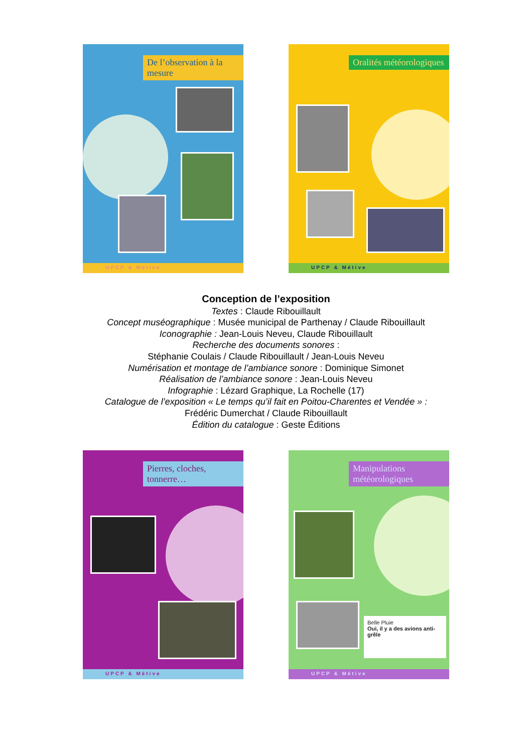De l’observation à la mesure
UPCP & Métive
Oralités météorologiques
UPCP & Métive
Conception de l’exposition
Textes : Claude Ribouillault
Concept muséographique : Musée municipal de Parthenay / Claude Ribouillault
Iconographie : Jean-Louis Neveu, Claude Ribouillault
Recherche des documents sonores :
Stéphanie Coulais / Claude Ribouillault / Jean-Louis Neveu
Numérisation et montage de l’ambiance sonore : Dominique Simonet
Réalisation de l’ambiance sonore : Jean-Louis Neveu
Infographie : Lézard Graphique, La Rochelle (17)
Catalogue de l’exposition « Le temps qu’il fait en Poitou-Charentes et Vendée » :
Frédéric Dumerchat / Claude Ribouillault
Édition du catalogue : Geste Éditions
Pierres, cloches, tonnerre…
UPCP & Métive
Manipulations météorologiques
Belle Pluie
Oui, il y a des avions anti-grêle
UPCP & Métive